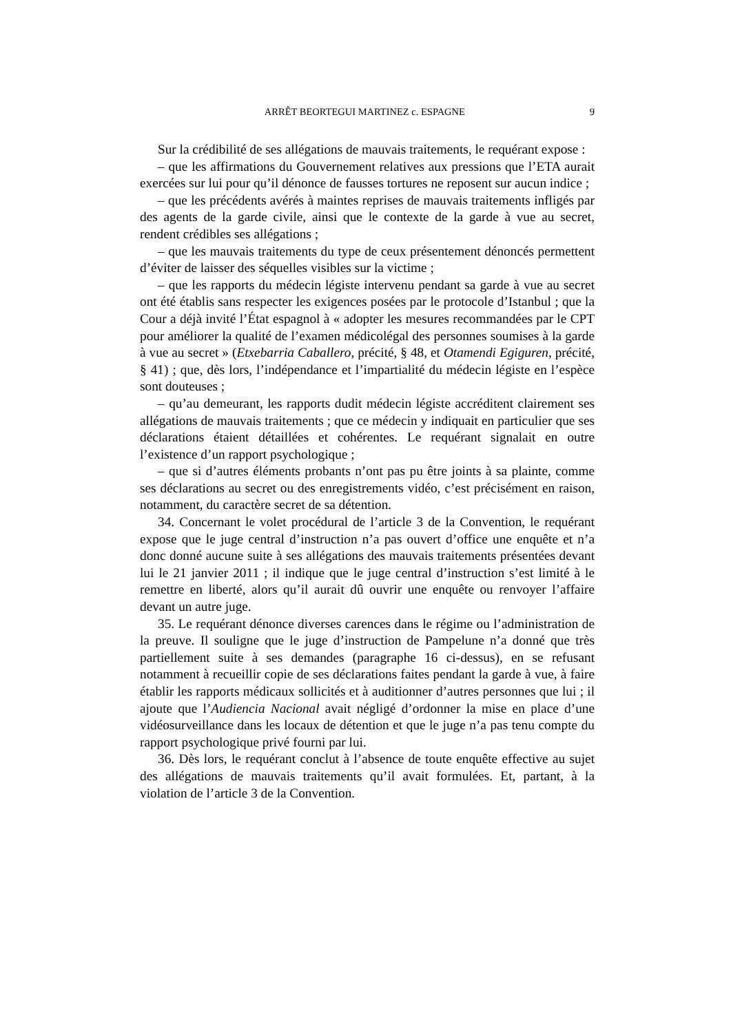ARRÊT BEORTEGUI MARTINEZ c. ESPAGNE 9
Sur la crédibilité de ses allégations de mauvais traitements, le requérant expose :
– que les affirmations du Gouvernement relatives aux pressions que l’ETA aurait exercées sur lui pour qu’il dénonce de fausses tortures ne reposent sur aucun indice ;
– que les précédents avérés à maintes reprises de mauvais traitements infligés par des agents de la garde civile, ainsi que le contexte de la garde à vue au secret, rendent crédibles ses allégations ;
– que les mauvais traitements du type de ceux présentement dénoncés permettent d’éviter de laisser des séquelles visibles sur la victime ;
– que les rapports du médecin légiste intervenu pendant sa garde à vue au secret ont été établis sans respecter les exigences posées par le protocole d’Istanbul ; que la Cour a déjà invité l’État espagnol à « adopter les mesures recommandées par le CPT pour améliorer la qualité de l’examen médicolégal des personnes soumises à la garde à vue au secret » (Etxebarria Caballero, précité, § 48, et Otamendi Egiguren, précité, § 41) ; que, dès lors, l’indépendance et l’impartialité du médecin légiste en l’espèce sont douteuses ;
– qu’au demeurant, les rapports dudit médecin légiste accréditent clairement ses allégations de mauvais traitements ; que ce médecin y indiquait en particulier que ses déclarations étaient détaillées et cohérentes. Le requérant signalait en outre l’existence d’un rapport psychologique ;
– que si d’autres éléments probants n’ont pas pu être joints à sa plainte, comme ses déclarations au secret ou des enregistrements vidéo, c’est précisément en raison, notamment, du caractère secret de sa détention.
34. Concernant le volet procédural de l’article 3 de la Convention, le requérant expose que le juge central d’instruction n’a pas ouvert d’office une enquête et n’a donc donné aucune suite à ses allégations des mauvais traitements présentées devant lui le 21 janvier 2011 ; il indique que le juge central d’instruction s’est limité à le remettre en liberté, alors qu’il aurait dû ouvrir une enquête ou renvoyer l’affaire devant un autre juge.
35. Le requérant dénonce diverses carences dans le régime ou l’administration de la preuve. Il souligne que le juge d’instruction de Pampelune n’a donné que très partiellement suite à ses demandes (paragraphe 16 ci-dessus), en se refusant notamment à recueillir copie de ses déclarations faites pendant la garde à vue, à faire établir les rapports médicaux sollicités et à auditionner d’autres personnes que lui ; il ajoute que l’Audiencia Nacional avait négligé d’ordonner la mise en place d’une vidéosurveillance dans les locaux de détention et que le juge n’a pas tenu compte du rapport psychologique privé fourni par lui.
36. Dès lors, le requérant conclut à l’absence de toute enquête effective au sujet des allégations de mauvais traitements qu’il avait formulées. Et, partant, à la violation de l’article 3 de la Convention.